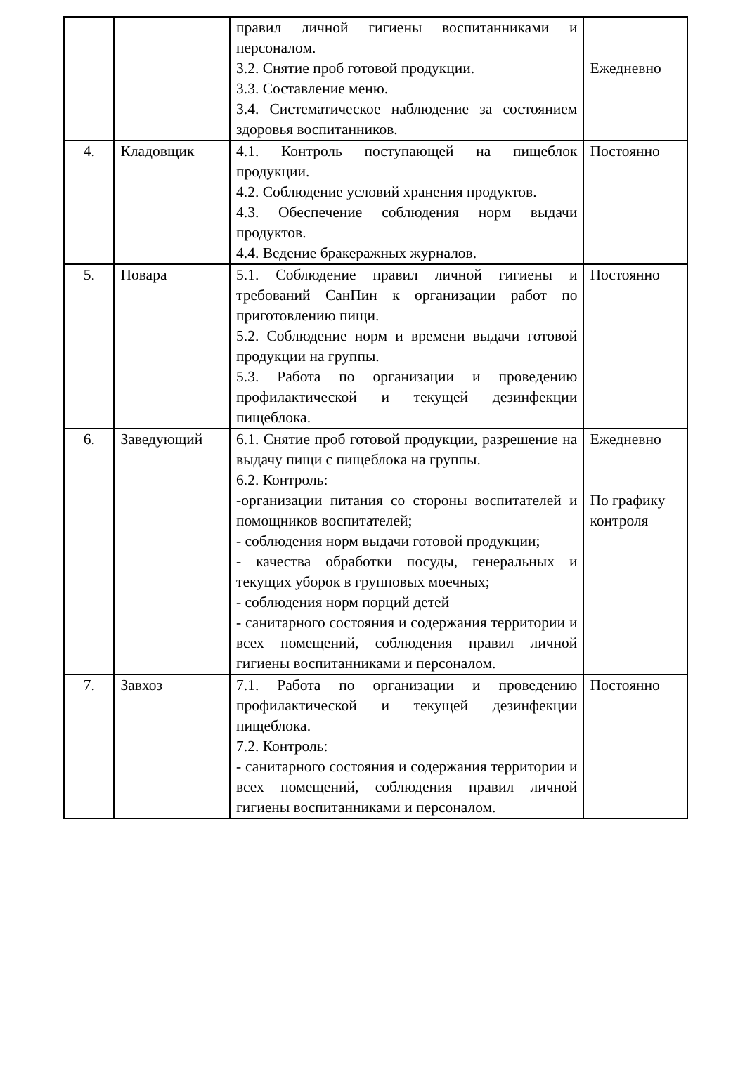| | | правил личной гигиены воспитанниками и персоналом. 3.2. Снятие проб готовой продукции. 3.3. Составление меню. 3.4. Систематическое наблюдение за состоянием здоровья воспитанников. | Ежедневно |
| 4. | Кладовщик | 4.1. Контроль поступающей на пищеблок продукции. 4.2. Соблюдение условий хранения продуктов. 4.3. Обеспечение соблюдения норм выдачи продуктов. 4.4. Ведение бракеражных журналов. | Постоянно |
| 5. | Повара | 5.1. Соблюдение правил личной гигиены и требований СанПин к организации работ по приготовлению пищи. 5.2. Соблюдение норм и времени выдачи готовой продукции на группы. 5.3. Работа по организации и проведению профилактической и текущей дезинфекции пищеблока. | Постоянно |
| 6. | Заведующий | 6.1. Снятие проб готовой продукции, разрешение на выдачу пищи с пищеблока на группы. 6.2. Контроль: -организации питания со стороны воспитателей и помощников воспитателей; - соблюдения норм выдачи готовой продукции; - качества обработки посуды, генеральных и текущих уборок в групповых моечных; - соблюдения норм порций детей - санитарного состояния и содержания территории и всех помещений, соблюдения правил личной гигиены воспитанниками и персоналом. | Ежедневно По графику контроля |
| 7. | Завхоз | 7.1. Работа по организации и проведению профилактической и текущей дезинфекции пищеблока. 7.2. Контроль: - санитарного состояния и содержания территории и всех помещений, соблюдения правил личной гигиены воспитанниками и персоналом. | Постоянно |